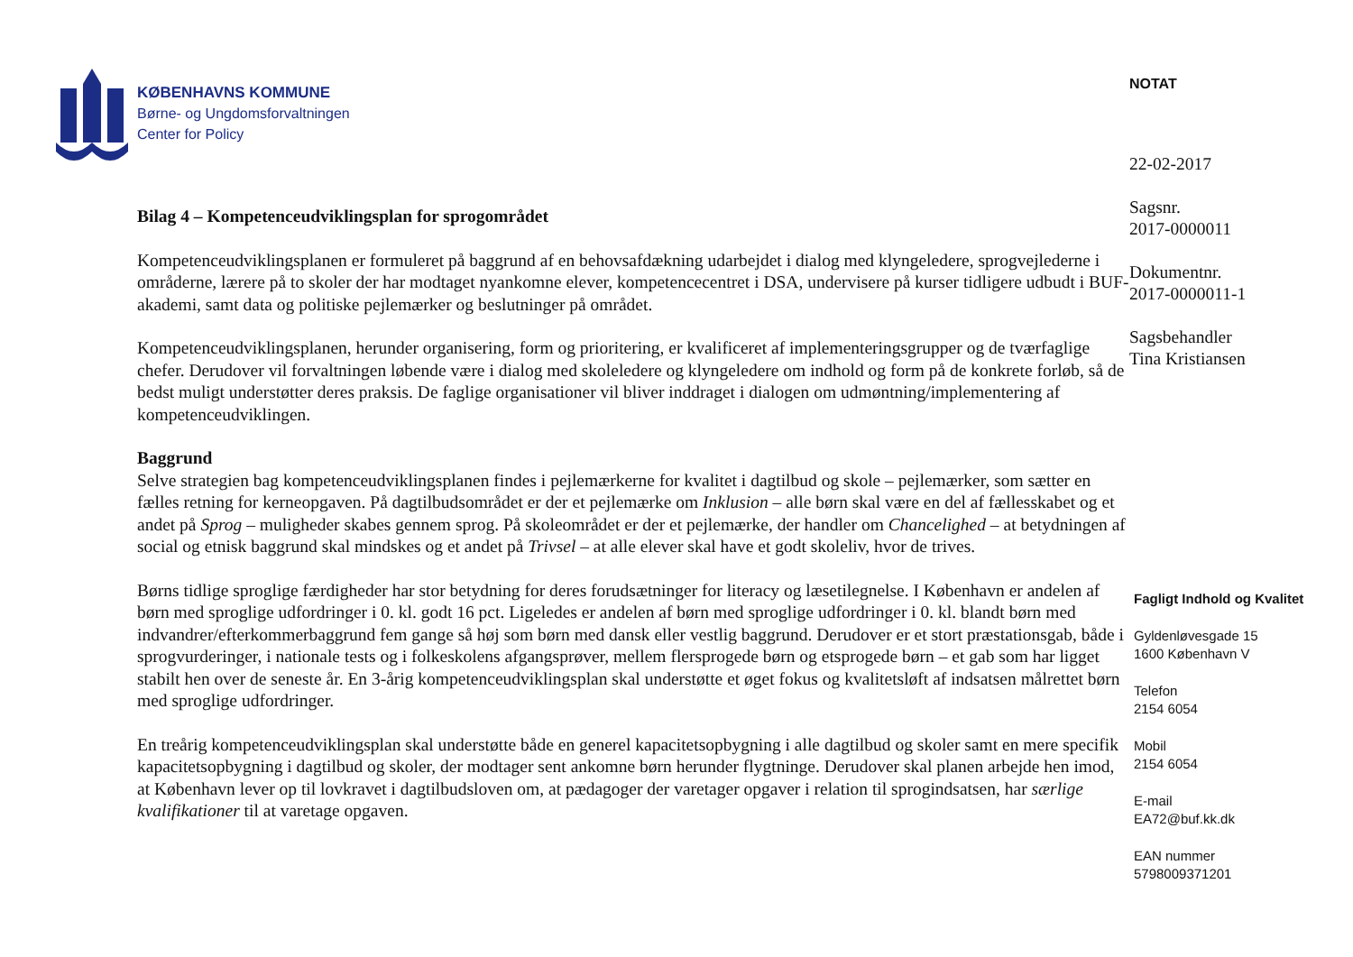KØBENHAVNS KOMMUNE
Børne- og Ungdomsforvaltningen
Center for Policy
Bilag 4 – Kompetenceudviklingsplan for sprogområdet
Kompetenceudviklingsplanen er formuleret på baggrund af en behovsafdækning udarbejdet i dialog med klyngeledere, sprogvejlederne i områderne, lærere på to skoler der har modtaget nyankomne elever, kompetencecentret i DSA, undervisere på kurser tidligere udbudt i BUF-akademi, samt data og politiske pejlemærker og beslutninger på området.
Kompetenceudviklingsplanen, herunder organisering, form og prioritering, er kvalificeret af implementeringsgrupper og de tværfaglige chefer. Derudover vil forvaltningen løbende være i dialog med skoleledere og klyngeledere om indhold og form på de konkrete forløb, så de bedst muligt understøtter deres praksis. De faglige organisationer vil bliver inddraget i dialogen om udmøntning/implementering af kompetenceudviklingen.
Baggrund
Selve strategien bag kompetenceudviklingsplanen findes i pejlemærkerne for kvalitet i dagtilbud og skole – pejlemærker, som sætter en fælles retning for kerneopgaven. På dagtilbudsområdet er der et pejlemærke om Inklusion – alle børn skal være en del af fællesskabet og et andet på Sprog – muligheder skabes gennem sprog. På skoleområdet er der et pejlemærke, der handler om Chancelighed – at betydningen af social og etnisk baggrund skal mindskes og et andet på Trivsel – at alle elever skal have et godt skoleliv, hvor de trives.
Børns tidlige sproglige færdigheder har stor betydning for deres forudsætninger for literacy og læsetilegnelse. I København er andelen af børn med sproglige udfordringer i 0. kl. godt 16 pct. Ligeledes er andelen af børn med sproglige udfordringer i 0. kl. blandt børn med indvandrer/efterkommerbaggrund fem gange så høj som børn med dansk eller vestlig baggrund. Derudover er et stort præstationsgab, både i sprogvurderinger, i nationale tests og i folkeskolens afgangsprøver, mellem flersprogede børn og etsprogede børn – et gab som har ligget stabilt hen over de seneste år. En 3-årig kompetenceudviklingsplan skal understøtte et øget fokus og kvalitetsløft af indsatsen målrettet børn med sproglige udfordringer.
En treårig kompetenceudviklingsplan skal understøtte både en generel kapacitetsopbygning i alle dagtilbud og skoler samt en mere specifik kapacitetsopbygning i dagtilbud og skoler, der modtager sent ankomne børn herunder flygtninge. Derudover skal planen arbejde hen imod, at København lever op til lovkravet i dagtilbudsloven om, at pædagoger der varetager opgaver i relation til sprogindsatsen, har særlige kvalifikationer til at varetage opgaven.
NOTAT
22-02-2017
Sagsnr.
2017-0000011
Dokumentnr.
2017-0000011-1
Sagsbehandler
Tina Kristiansen
Fagligt Indhold og Kvalitet
Gyldenløvesgade 15
1600 København V
Telefon
2154 6054
Mobil
2154 6054
E-mail
EA72@buf.kk.dk
EAN nummer
5798009371201